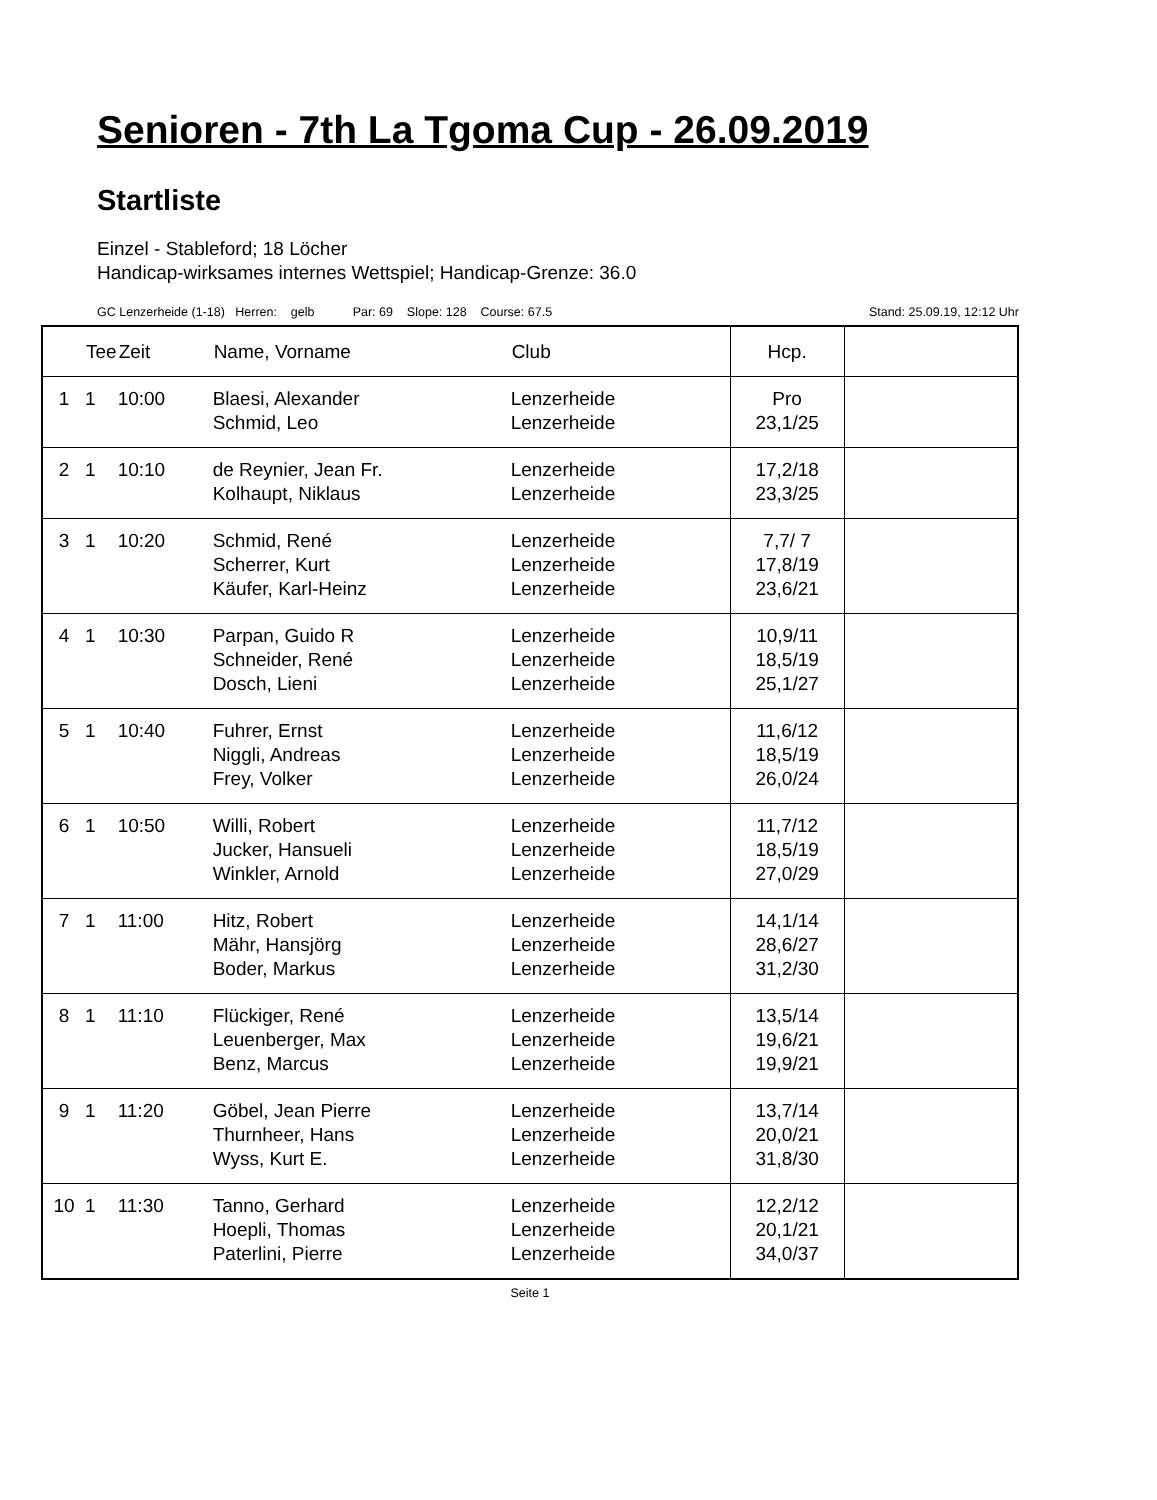Senioren - 7th La Tgoma Cup - 26.09.2019
Startliste
Einzel - Stableford; 18 Löcher
Handicap-wirksames internes Wettspiel; Handicap-Grenze: 36.0
GC Lenzerheide (1-18) Herren: gelb Par: 69 Slope: 128 Course: 67.5 Stand: 25.09.19, 12:12 Uhr
| | Tee | Zeit | Name, Vorname | Club | Hcp. | |
| --- | --- | --- | --- | --- | --- | --- |
| 1 | 1 | 10:00 | Blaesi, Alexander Schmid, Leo | Lenzerheide Lenzerheide | Pro 23,1/25 | |
| 2 | 1 | 10:10 | de Reynier, Jean Fr. Kolhaupt, Niklaus | Lenzerheide Lenzerheide | 17,2/18 23,3/25 | |
| 3 | 1 | 10:20 | Schmid, René Scherrer, Kurt Käufer, Karl-Heinz | Lenzerheide Lenzerheide Lenzerheide | 7,7/ 7 17,8/19 23,6/21 | |
| 4 | 1 | 10:30 | Parpan, Guido R Schneider, René Dosch, Lieni | Lenzerheide Lenzerheide Lenzerheide | 10,9/11 18,5/19 25,1/27 | |
| 5 | 1 | 10:40 | Fuhrer, Ernst Niggli, Andreas Frey, Volker | Lenzerheide Lenzerheide Lenzerheide | 11,6/12 18,5/19 26,0/24 | |
| 6 | 1 | 10:50 | Willi, Robert Jucker, Hansueli Winkler, Arnold | Lenzerheide Lenzerheide Lenzerheide | 11,7/12 18,5/19 27,0/29 | |
| 7 | 1 | 11:00 | Hitz, Robert Mähr, Hansjörg Boder, Markus | Lenzerheide Lenzerheide Lenzerheide | 14,1/14 28,6/27 31,2/30 | |
| 8 | 1 | 11:10 | Flückiger, René Leuenberger, Max Benz, Marcus | Lenzerheide Lenzerheide Lenzerheide | 13,5/14 19,6/21 19,9/21 | |
| 9 | 1 | 11:20 | Göbel, Jean Pierre Thurnheer, Hans Wyss, Kurt E. | Lenzerheide Lenzerheide Lenzerheide | 13,7/14 20,0/21 31,8/30 | |
| 10 | 1 | 11:30 | Tanno, Gerhard Hoepli, Thomas Paterlini, Pierre | Lenzerheide Lenzerheide Lenzerheide | 12,2/12 20,1/21 34,0/37 | |
Seite 1